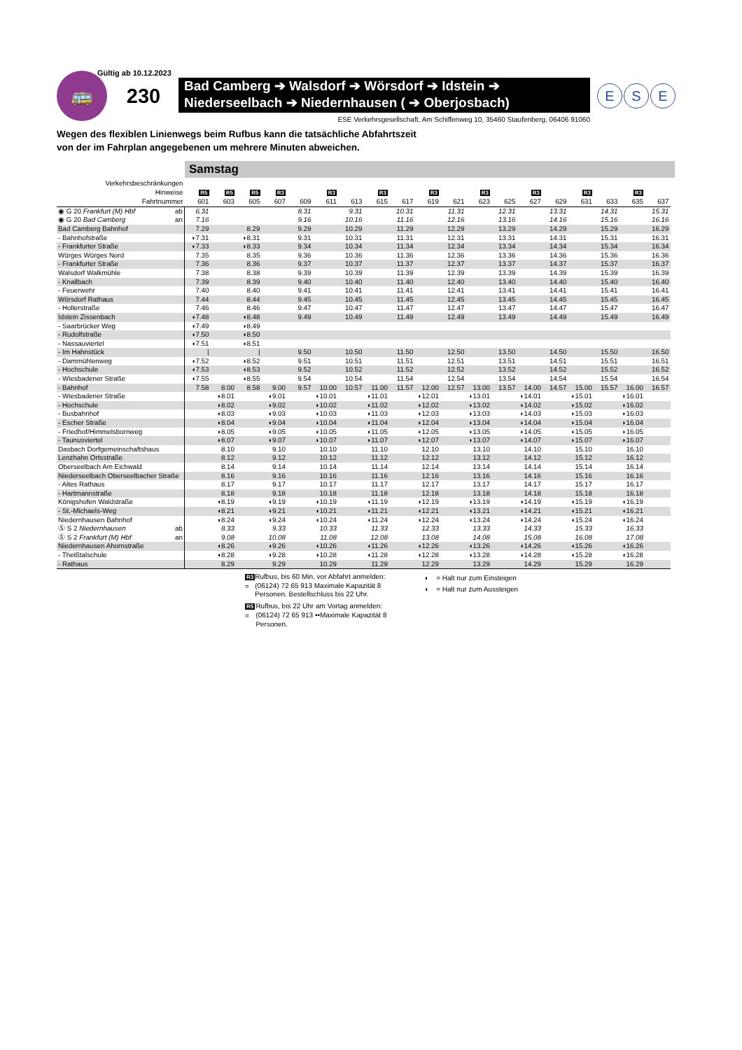Gültig ab 10.12.2023
🚌 230
Bad Camberg ➔ Walsdorf ➔ Wörsdorf ➔ Idstein ➔
Niederseelbach ➔ Niedernhausen ( ➔ Oberjosbach)
E S E
ESE Verkehrsgesellschaft, Am Schiffenweg 10, 35460 Staufenberg, 06406 91060
Wegen des flexiblen Linienwegs beim Rufbus kann die tatsächliche Abfahrtszeit
von der im Fahrplan angegebenen um mehrere Minuten abweichen.
Samstag
| Verkehrsbeschränkungen | | | | | | | | | | | | | | | | | | | |
| --- | --- | --- | --- | --- | --- | --- | --- | --- | --- | --- | --- | --- | --- | --- | --- | --- | --- | --- | --- |
| Hinweise | R5 | R5 | R5 | R3 | | R3 | | R3 | | R3 | | R3 | | R3 | | R3 | | R3 | |
| Fahrtnummer | 601 | 603 | 605 | 607 | 609 | 611 | 613 | 615 | 617 | 619 | 621 | 623 | 625 | 627 | 629 | 631 | 633 | 635 | 637 |
| ◉ G 20 Frankfurt (M) Hbf ab | 6.31 | | | | 8.31 | | 9.31 | | 10.31 | | 11.31 | | 12.31 | | 13.31 | | 14.31 | | 15.31 |
| ◉ G 20 Bad Camberg an | 7.16 | | | | 9.16 | | 10.16 | | 11.16 | | 12.16 | | 13.16 | | 14.16 | | 15.16 | | 16.16 |
| Bad Camberg Bahnhof | 7.29 | | 8.29 | | 9.29 | | 10.29 | | 11.29 | | 12.29 | | 13.29 | | 14.29 | | 15.29 | | 16.29 |
| - Bahnhofstraße | ◗7.31 | | ◗8.31 | | 9.31 | | 10.31 | | 11.31 | | 12.31 | | 13.31 | | 14.31 | | 15.31 | | 16.31 |
| - Frankfurter Straße | ◗7.33 | | ◗8.33 | | 9.34 | | 10.34 | | 11.34 | | 12.34 | | 13.34 | | 14.34 | | 15.34 | | 16.34 |
| Würges Würges Nord | 7.35 | | 8.35 | | 9.36 | | 10.36 | | 11.36 | | 12.36 | | 13.36 | | 14.36 | | 15.36 | | 16.36 |
| - Frankfurter Straße | 7.36 | | 8.36 | | 9.37 | | 10.37 | | 11.37 | | 12.37 | | 13.37 | | 14.37 | | 15.37 | | 16.37 |
| Walsdorf Walkmühle | 7.38 | | 8.38 | | 9.39 | | 10.39 | | 11.39 | | 12.39 | | 13.39 | | 14.39 | | 15.39 | | 16.39 |
| - Knallbach | 7.39 | | 8.39 | | 9.40 | | 10.40 | | 11.40 | | 12.40 | | 13.40 | | 14.40 | | 15.40 | | 16.40 |
| - Feuerwehr | 7.40 | | 8.40 | | 9.41 | | 10.41 | | 11.41 | | 12.41 | | 13.41 | | 14.41 | | 15.41 | | 16.41 |
| Wörsdorf Rathaus | 7.44 | | 8.44 | | 9.45 | | 10.45 | | 11.45 | | 12.45 | | 13.45 | | 14.45 | | 15.45 | | 16.45 |
| - Hollerstraße | 7.46 | | 8.46 | | 9.47 | | 10.47 | | 11.47 | | 12.47 | | 13.47 | | 14.47 | | 15.47 | | 16.47 |
| Idstein Zissenbach | ◖7.48 | | ◖8.48 | | 9.49 | | 10.49 | | 11.49 | | 12.49 | | 13.49 | | 14.49 | | 15.49 | | 16.49 |
| - Saarbrücker Weg | ◖7.49 | | ◖8.49 | | | | | | | | | | | | | | | | |
| - Rudolfstraße | ◖7.50 | | ◖8.50 | | | | | | | | | | | | | | | | |
| - Nassauviertel | ◖7.51 | | ◖8.51 | | | | | | | | | | | | | | | | |
| - Im Hahnstück | / | | / | | 9.50 | | 10.50 | | 11.50 | | 12.50 | | 13.50 | | 14.50 | | 15.50 | | 16.50 |
| - Dammühlenweg | ◖7.52 | | ◖8.52 | | 9.51 | | 10.51 | | 11.51 | | 12.51 | | 13.51 | | 14.51 | | 15.51 | | 16.51 |
| - Hochschule | ◖7.53 | | ◖8.53 | | 9.52 | | 10.52 | | 11.52 | | 12.52 | | 13.52 | | 14.52 | | 15.52 | | 16.52 |
| - Wiesbadener Straße | ◖7.55 | | ◖8.55 | | 9.54 | | 10.54 | | 11.54 | | 12.54 | | 13.54 | | 14.54 | | 15.54 | | 16.54 |
| - Bahnhof | 7.58 | 8.00 | 8.58 | 9.00 | 9.57 | 10.00 | 10.57 | 11.00 | 11.57 | 12.00 | 12.57 | 13.00 | 13.57 | 14.00 | 14.57 | 15.00 | 15.57 | 16.00 | 16.57 |
| - Wiesbadener Straße | | ◗8.01 | | ◗9.01 | | ◗10.01 | | ◗11.01 | | ◗12.01 | | ◗13.01 | | ◗14.01 | | ◗15.01 | | ◗16.01 | |
| - Hochschule | | ◗8.02 | | ◗9.02 | | ◗10.02 | | ◗11.02 | | ◗12.02 | | ◗13.02 | | ◗14.02 | | ◗15.02 | | ◗16.02 | |
| - Busbahnhof | | ◗8.03 | | ◗9.03 | | ◗10.03 | | ◗11.03 | | ◗12.03 | | ◗13.03 | | ◗14.03 | | ◗15.03 | | ◗16.03 | |
| - Escher Straße | | ◗8.04 | | ◗9.04 | | ◗10.04 | | ◗11.04 | | ◗12.04 | | ◗13.04 | | ◗14.04 | | ◗15.04 | | ◗16.04 | |
| - Friedhof/Himmelsbornweg | | ◗8.05 | | ◗9.05 | | ◗10.05 | | ◗11.05 | | ◗12.05 | | ◗13.05 | | ◗14.05 | | ◗15.05 | | ◗16.05 | |
| - Taunusviertel | | ◗8.07 | | ◗9.07 | | ◗10.07 | | ◗11.07 | | ◗12.07 | | ◗13.07 | | ◗14.07 | | ◗15.07 | | ◗16.07 | |
| Dasbach Dorfgemeinschaftshaus | | 8.10 | | 9.10 | | 10.10 | | 11.10 | | 12.10 | | 13.10 | | 14.10 | | 15.10 | | 16.10 | |
| Lenzhahn Ortsstraße | | 8.12 | | 9.12 | | 10.12 | | 11.12 | | 12.12 | | 13.12 | | 14.12 | | 15.12 | | 16.12 | |
| Oberseelbach Am Eichwald | | 8.14 | | 9.14 | | 10.14 | | 11.14 | | 12.14 | | 13.14 | | 14.14 | | 15.14 | | 16.14 | |
| Niederseelbach Oberseelbacher Straße | | 8.16 | | 9.16 | | 10.16 | | 11.16 | | 12.16 | | 13.16 | | 14.16 | | 15.16 | | 16.16 | |
| - Altes Rathaus | | 8.17 | | 9.17 | | 10.17 | | 11.17 | | 12.17 | | 13.17 | | 14.17 | | 15.17 | | 16.17 | |
| - Hartmannstraße | | 8.18 | | 9.18 | | 10.18 | | 11.18 | | 12.18 | | 13.18 | | 14.18 | | 15.18 | | 16.18 | |
| Königshofen Waldstraße | | ◖8.19 | | ◖9.19 | | ◖10.19 | | ◖11.19 | | ◖12.19 | | ◖13.19 | | ◖14.19 | | ◖15.19 | | ◖16.19 | |
| - St.-Michaels-Weg | | ◖8.21 | | ◖9.21 | | ◖10.21 | | ◖11.21 | | ◖12.21 | | ◖13.21 | | ◖14.21 | | ◖15.21 | | ◖16.21 | |
| Niedernhausen Bahnhof | | ◖8.24 | | ◖9.24 | | ◖10.24 | | ◖11.24 | | ◖12.24 | | ◖13.24 | | ◖14.24 | | ◖15.24 | | ◖16.24 | |
| Ⓢ S 2 Niedernhausen ab | | 8.33 | | 9.33 | | 10.33 | | 11.33 | | 12.33 | | 13.33 | | 14.33 | | 15.33 | | 16.33 | |
| Ⓢ S 2 Frankfurt (M) Hbf an | | 9.08 | | 10.08 | | 11.08 | | 12.08 | | 13.08 | | 14.08 | | 15.08 | | 16.08 | | 17.08 | |
| Niedernhausen Ahornstraße | | ◖8.26 | | ◖9.26 | | ◖10.26 | | ◖11.26 | | ◖12.26 | | ◖13.26 | | ◖14.26 | | ◖15.26 | | ◖16.26 | |
| - Theißtalschule | | ◖8.28 | | ◖9.28 | | ◖10.28 | | ◖11.28 | | ◖12.28 | | ◖13.28 | | ◖14.28 | | ◖15.28 | | ◖16.28 | |
| - Rathaus | | 8.29 | | 9.29 | | 10.29 | | 11.29 | | 12.29 | | 13.29 | | 14.29 | | 15.29 | | 16.29 | |
R3 = Rufbus, bis 60 Min. vor Abfahrt anmelden: (06124) 72 65 913 Maximale Kapazität 8 Personen. Bestellschluss bis 22 Uhr.
R5 = Rufbus, bis 22 Uhr am Vortag anmelden: (06124) 72 65 913 ••Maximale Kapazität 8 Personen.
◗ = Halt nur zum Einsteigen
◖ = Halt nur zum Aussteigen